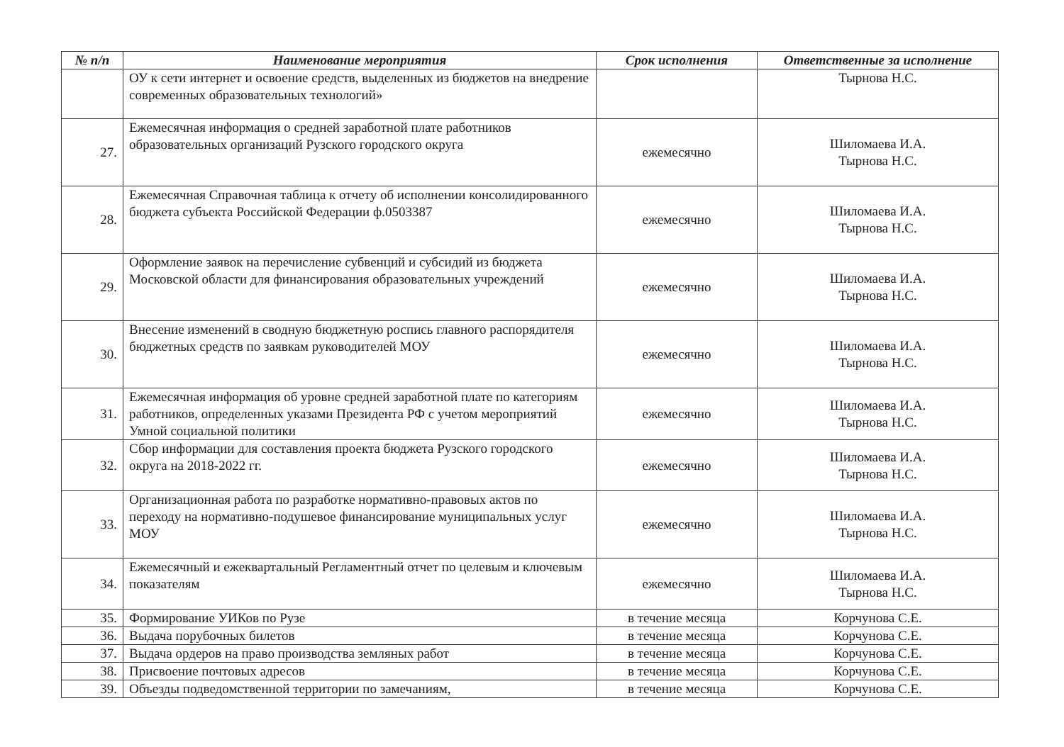| № п/п | Наименование мероприятия | Срок исполнения | Ответственные за исполнение |
| --- | --- | --- | --- |
| | ОУ к сети интернет и освоение средств, выделенных из бюджетов на внедрение современных образовательных технологий» | | Тырнова Н.С. |
| 27. | Ежемесячная информация о средней заработной плате работников образовательных организаций Рузского городского округа | ежемесячно | Шиломаева И.А. Тырнова Н.С. |
| 28. | Ежемесячная Справочная таблица к отчету об исполнении консолидированного бюджета субъекта Российской Федерации ф.0503387 | ежемесячно | Шиломаева И.А. Тырнова Н.С. |
| 29. | Оформление заявок на перечисление субвенций и субсидий из бюджета Московской области для финансирования образовательных учреждений | ежемесячно | Шиломаева И.А. Тырнова Н.С. |
| 30. | Внесение изменений в сводную бюджетную роспись главного распорядителя бюджетных средств по заявкам руководителей МОУ | ежемесячно | Шиломаева И.А. Тырнова Н.С. |
| 31. | Ежемесячная информация об уровне средней заработной плате по категориям работников, определенных указами Президента РФ с учетом мероприятий Умной социальной политики | ежемесячно | Шиломаева И.А. Тырнова Н.С. |
| 32. | Сбор информации для составления проекта бюджета Рузского городского округа на 2018-2022 гг. | ежемесячно | Шиломаева И.А. Тырнова Н.С. |
| 33. | Организационная работа по разработке нормативно-правовых актов по переходу на нормативно-подушевое финансирование муниципальных услуг МОУ | ежемесячно | Шиломаева И.А. Тырнова Н.С. |
| 34. | Ежемесячный и ежеквартальный Регламентный отчет по целевым и ключевым показателям | ежемесячно | Шиломаева И.А. Тырнова Н.С. |
| 35. | Формирование УИКов по Рузе | в течение месяца | Корчунова С.Е. |
| 36. | Выдача порубочных билетов | в течение месяца | Корчунова С.Е. |
| 37. | Выдача ордеров на право производства земляных работ | в течение месяца | Корчунова С.Е. |
| 38. | Присвоение почтовых адресов | в течение месяца | Корчунова С.Е. |
| 39. | Объезды подведомственной территории по замечаниям, | в течение месяца | Корчунова С.Е. |